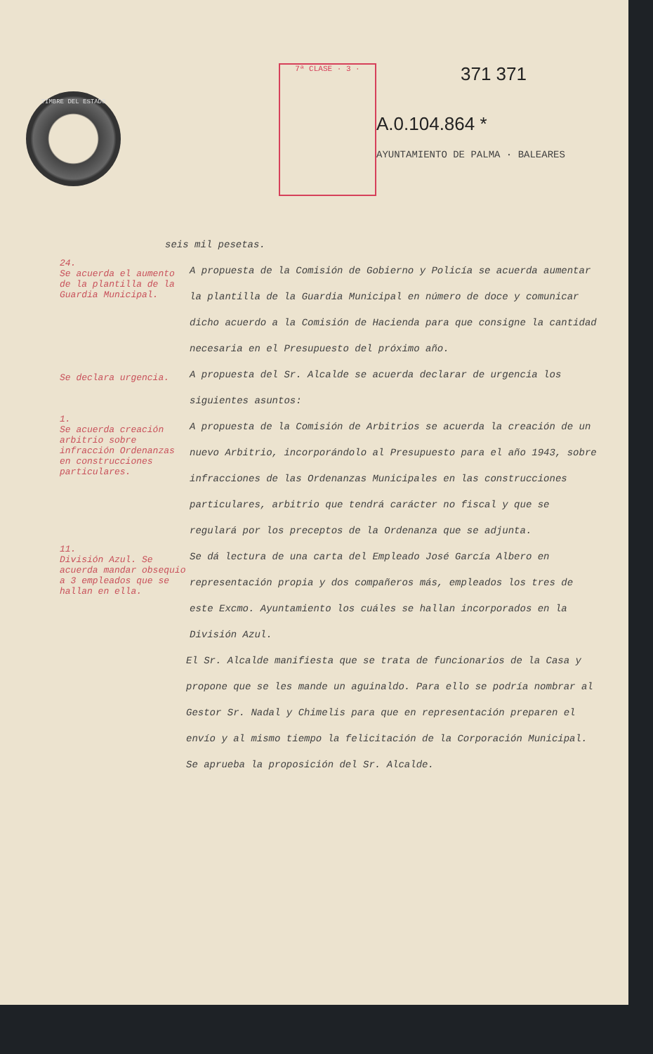TIMBRE DEL ESTADO
7ª CLASE · 3 ·
371 371
A.0.104.864 *
AYUNTAMIENTO DE PALMA · BALEARES
seis mil pesetas.
24.
Se acuerda el aumento de la plantilla de la Guardia Municipal.
A propuesta de la Comisión de Gobierno y Policía se acuerda aumentar la plantilla de la Guardia Municipal en número de doce y comunicar dicho acuerdo a la Comisión de Hacienda para que consigne la cantidad necesaria en el Presupuesto del próximo año.
Se declara urgencia.
A propuesta del Sr. Alcalde se acuerda declarar de urgencia los siguientes asuntos:
1.
Se acuerda creación arbitrio sobre infracción Ordenanzas en construcciones particulares.
A propuesta de la Comisión de Arbitrios se acuerda la creación de un nuevo Arbitrio, incorporándolo al Presupuesto para el año 1943, sobre infracciones de las Ordenanzas Municipales en las construcciones particulares, arbitrio que tendrá carácter no fiscal y que se regulará por los preceptos de la Ordenanza que se adjunta.
11.
División Azul. Se acuerda mandar obsequio a 3 empleados que se hallan en ella.
Se dá lectura de una carta del Empleado José García Albero en representación propia y dos compañeros más, empleados los tres de este Excmo. Ayuntamiento los cuáles se hallan incorporados en la División Azul.
El Sr. Alcalde manifiesta que se trata de funcionarios de la Casa y propone que se les mande un aguinaldo. Para ello se podría nombrar al Gestor Sr. Nadal y Chimelis para que en representación preparen el envío y al mismo tiempo la felicitación de la Corporación Municipal. Se aprueba la proposición del Sr. Alcalde.